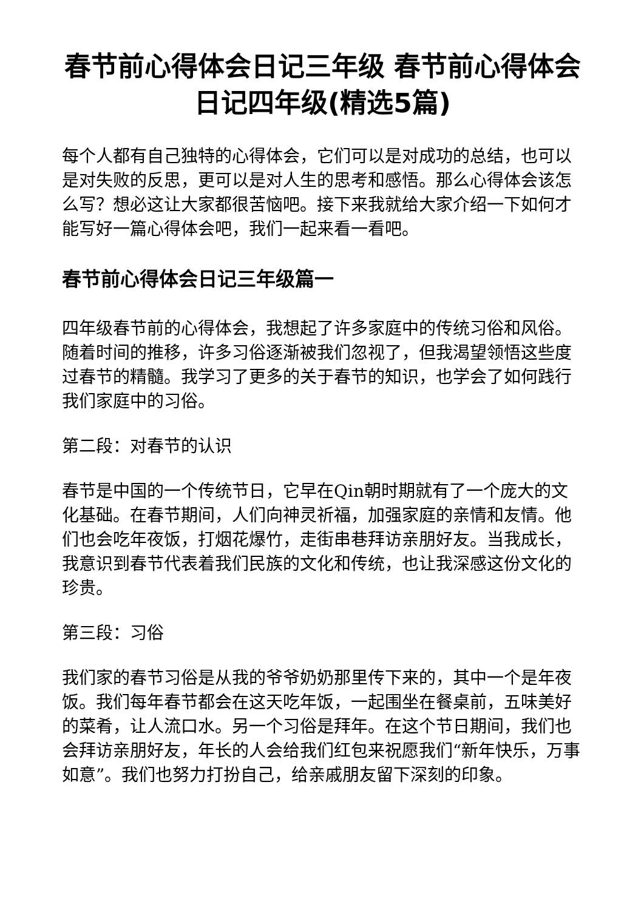春节前心得体会日记三年级 春节前心得体会日记四年级(精选5篇)
每个人都有自己独特的心得体会，它们可以是对成功的总结，也可以是对失败的反思，更可以是对人生的思考和感悟。那么心得体会该怎么写？想必这让大家都很苦恼吧。接下来我就给大家介绍一下如何才能写好一篇心得体会吧，我们一起来看一看吧。
春节前心得体会日记三年级篇一
四年级春节前的心得体会，我想起了许多家庭中的传统习俗和风俗。随着时间的推移，许多习俗逐渐被我们忽视了，但我渴望领悟这些度过春节的精髓。我学习了更多的关于春节的知识，也学会了如何践行我们家庭中的习俗。
第二段：对春节的认识
春节是中国的一个传统节日，它早在Qin朝时期就有了一个庞大的文化基础。在春节期间，人们向神灵祈福，加强家庭的亲情和友情。他们也会吃年夜饭，打烟花爆竹，走街串巷拜访亲朋好友。当我成长，我意识到春节代表着我们民族的文化和传统，也让我深感这份文化的珍贵。
第三段：习俗
我们家的春节习俗是从我的爷爷奶奶那里传下来的，其中一个是年夜饭。我们每年春节都会在这天吃年饭，一起围坐在餐桌前，五味美好的菜肴，让人流口水。另一个习俗是拜年。在这个节日期间，我们也会拜访亲朋好友，年长的人会给我们红包来祝愿我们“新年快乐，万事如意”。我们也努力打扮自己，给亲戚朋友留下深刻的印象。